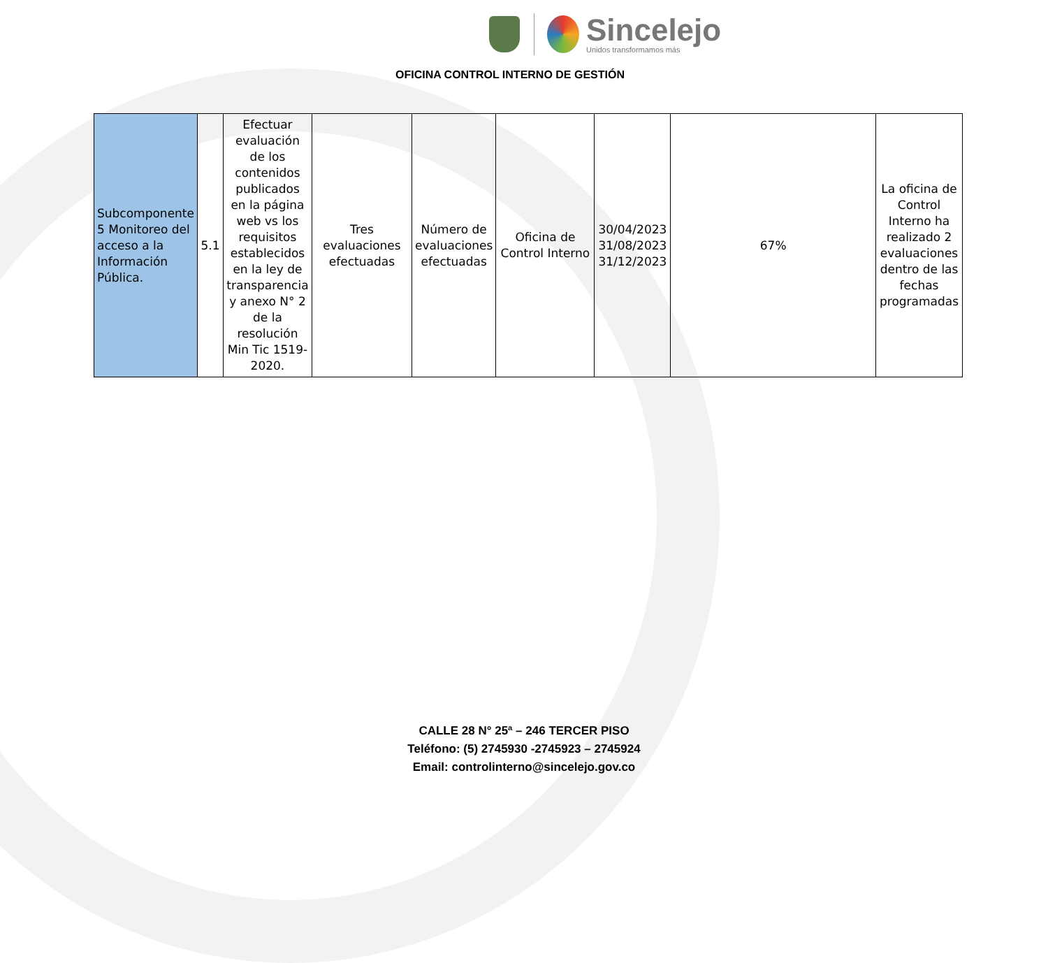Sincelejo
Unidos transformamos más
OFICINA CONTROL INTERNO DE GESTIÓN
| Subcomponente 5 Monitoreo del acceso a la Información Pública. | 5.1 | Efectuar evaluación de los contenidos publicados en la página web vs los requisitos establecidos en la ley de transparencia y anexo N° 2 de la resolución Min Tic 1519-2020. | Tres evaluaciones efectuadas | Número de evaluaciones efectuadas | Oficina de Control Interno | 30/04/2023 31/08/2023 31/12/2023 | 67% | La oficina de Control Interno ha realizado 2 evaluaciones dentro de las fechas programadas |
CALLE 28 N° 25ª – 246 TERCER PISO
Teléfono: (5) 2745930 -2745923 – 2745924
Email: controlinterno@sincelejo.gov.co